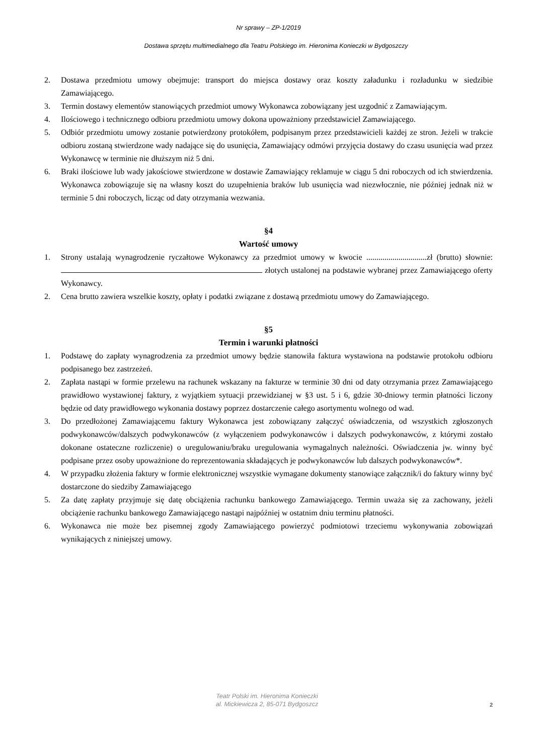Nr sprawy – ZP-1/2019
Dostawa sprzętu multimedialnego dla Teatru Polskiego im. Hieronima Konieczki w Bydgoszczy
2. Dostawa przedmiotu umowy obejmuje: transport do miejsca dostawy oraz koszty załadunku i rozładunku w siedzibie Zamawiającego.
3. Termin dostawy elementów stanowiących przedmiot umowy Wykonawca zobowiązany jest uzgodnić z Zamawiającym.
4. Ilościowego i technicznego odbioru przedmiotu umowy dokona upoważniony przedstawiciel Zamawiającego.
5. Odbiór przedmiotu umowy zostanie potwierdzony protokółem, podpisanym przez przedstawicieli każdej ze stron. Jeżeli w trakcie odbioru zostaną stwierdzone wady nadające się do usunięcia, Zamawiający odmówi przyjęcia dostawy do czasu usunięcia wad przez Wykonawcę w terminie nie dłuższym niż 5 dni.
6. Braki ilościowe lub wady jakościowe stwierdzone w dostawie Zamawiający reklamuje w ciągu 5 dni roboczych od ich stwierdzenia. Wykonawca zobowiązuje się na własny koszt do uzupełnienia braków lub usunięcia wad niezwłocznie, nie później jednak niż w terminie 5 dni roboczych, licząc od daty otrzymania wezwania.
§4
Wartość umowy
1. Strony ustalają wynagrodzenie ryczałtowe Wykonawcy za przedmiot umowy w kwocie ..............................zł (brutto) słownie: złotych ustalonej na podstawie wybranej przez Zamawiającego oferty Wykonawcy.
2. Cena brutto zawiera wszelkie koszty, opłaty i podatki związane z dostawą przedmiotu umowy do Zamawiającego.
§5
Termin i warunki płatności
1. Podstawę do zapłaty wynagrodzenia za przedmiot umowy będzie stanowiła faktura wystawiona na podstawie protokołu odbioru podpisanego bez zastrzeżeń.
2. Zapłata nastąpi w formie przelewu na rachunek wskazany na fakturze w terminie 30 dni od daty otrzymania przez Zamawiającego prawidłowo wystawionej faktury, z wyjątkiem sytuacji przewidzianej w §3 ust. 5 i 6, gdzie 30-dniowy termin płatności liczony będzie od daty prawidłowego wykonania dostawy poprzez dostarczenie całego asortymentu wolnego od wad.
3. Do przedłożonej Zamawiającemu faktury Wykonawca jest zobowiązany załączyć oświadczenia, od wszystkich zgłoszonych podwykonawców/dalszych podwykonawców (z wyłączeniem podwykonawców i dalszych podwykonawców, z którymi zostało dokonane ostateczne rozliczenie) o uregulowaniu/braku uregulowania wymagalnych należności. Oświadczenia jw. winny być podpisane przez osoby upoważnione do reprezentowania składających je podwykonawców lub dalszych podwykonawców*.
4. W przypadku złożenia faktury w formie elektronicznej wszystkie wymagane dokumenty stanowiące załącznik/i do faktury winny być dostarczone do siedziby Zamawiającego
5. Za datę zapłaty przyjmuje się datę obciążenia rachunku bankowego Zamawiającego. Termin uważa się za zachowany, jeżeli obciążenie rachunku bankowego Zamawiającego nastąpi najpóźniej w ostatnim dniu terminu płatności.
6. Wykonawca nie może bez pisemnej zgody Zamawiającego powierzyć podmiotowi trzeciemu wykonywania zobowiązań wynikających z niniejszej umowy.
Teatr Polski im. Hieronima Konieczki
al. Mickiewicza 2, 85-071 Bydgoszcz
2